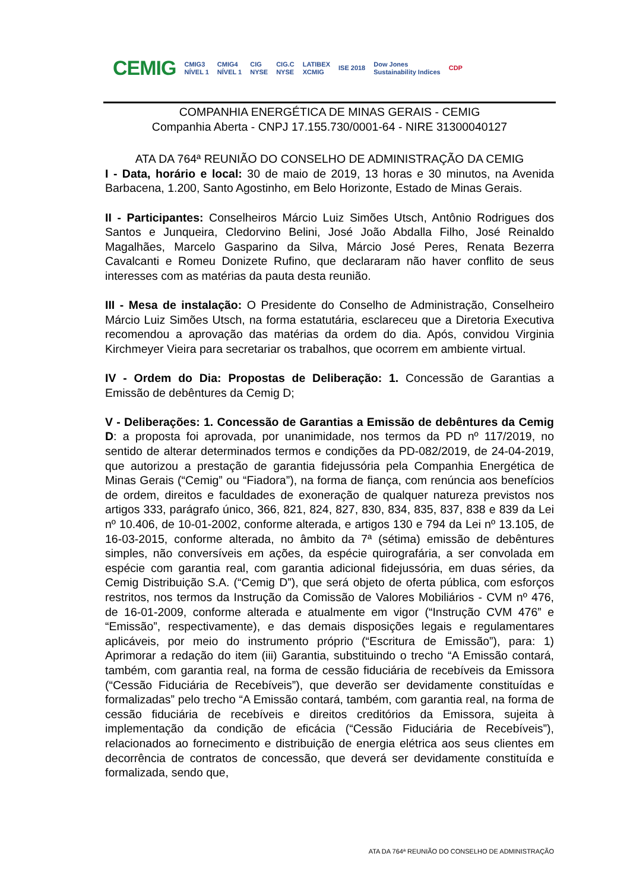CEMIG CMIG3
NÍVEL 1 CMIG4
NÍVEL 1 CIG
NYSE CIG.C
NYSE LATIBEX
XCMIG ISE 2018 Dow Jones
Sustainability Indices CDP
COMPANHIA ENERGÉTICA DE MINAS GERAIS - CEMIG
Companhia Aberta - CNPJ 17.155.730/0001-64 - NIRE 31300040127
ATA DA 764ª REUNIÃO DO CONSELHO DE ADMINISTRAÇÃO DA CEMIG
I - Data, horário e local: 30 de maio de 2019, 13 horas e 30 minutos, na Avenida Barbacena, 1.200, Santo Agostinho, em Belo Horizonte, Estado de Minas Gerais.
II - Participantes: Conselheiros Márcio Luiz Simões Utsch, Antônio Rodrigues dos Santos e Junqueira, Cledorvino Belini, José João Abdalla Filho, José Reinaldo Magalhães, Marcelo Gasparino da Silva, Márcio José Peres, Renata Bezerra Cavalcanti e Romeu Donizete Rufino, que declararam não haver conflito de seus interesses com as matérias da pauta desta reunião.
III - Mesa de instalação: O Presidente do Conselho de Administração, Conselheiro Márcio Luiz Simões Utsch, na forma estatutária, esclareceu que a Diretoria Executiva recomendou a aprovação das matérias da ordem do dia. Após, convidou Virginia Kirchmeyer Vieira para secretariar os trabalhos, que ocorrem em ambiente virtual.
IV - Ordem do Dia: Propostas de Deliberação: 1. Concessão de Garantias a Emissão de debêntures da Cemig D;
V - Deliberações: 1. Concessão de Garantias a Emissão de debêntures da Cemig D: a proposta foi aprovada, por unanimidade, nos termos da PD nº 117/2019, no sentido de alterar determinados termos e condições da PD-082/2019, de 24-04-2019, que autorizou a prestação de garantia fidejussória pela Companhia Energética de Minas Gerais (“Cemig” ou “Fiadora”), na forma de fiança, com renúncia aos benefícios de ordem, direitos e faculdades de exoneração de qualquer natureza previstos nos artigos 333, parágrafo único, 366, 821, 824, 827, 830, 834, 835, 837, 838 e 839 da Lei nº 10.406, de 10-01-2002, conforme alterada, e artigos 130 e 794 da Lei nº 13.105, de 16-03-2015, conforme alterada, no âmbito da 7ª (sétima) emissão de debêntures simples, não conversíveis em ações, da espécie quirografária, a ser convolada em espécie com garantia real, com garantia adicional fidejussória, em duas séries, da Cemig Distribuição S.A. (“Cemig D”), que será objeto de oferta pública, com esforços restritos, nos termos da Instrução da Comissão de Valores Mobiliários - CVM nº 476, de 16-01-2009, conforme alterada e atualmente em vigor (“Instrução CVM 476” e “Emissão”, respectivamente), e das demais disposições legais e regulamentares aplicáveis, por meio do instrumento próprio (“Escritura de Emissão”), para: 1) Aprimorar a redação do item (iii) Garantia, substituindo o trecho “A Emissão contará, também, com garantia real, na forma de cessão fiduciária de recebíveis da Emissora (“Cessão Fiduciária de Recebíveis”), que deverão ser devidamente constituídas e formalizadas” pelo trecho “A Emissão contará, também, com garantia real, na forma de cessão fiduciária de recebíveis e direitos creditórios da Emissora, sujeita à implementação da condição de eficácia (“Cessão Fiduciária de Recebíveis”), relacionados ao fornecimento e distribuição de energia elétrica aos seus clientes em decorrência de contratos de concessão, que deverá ser devidamente constituída e formalizada, sendo que,
ATA DA 764ª REUNIÃO DO CONSELHO DE ADMINISTRAÇÃO